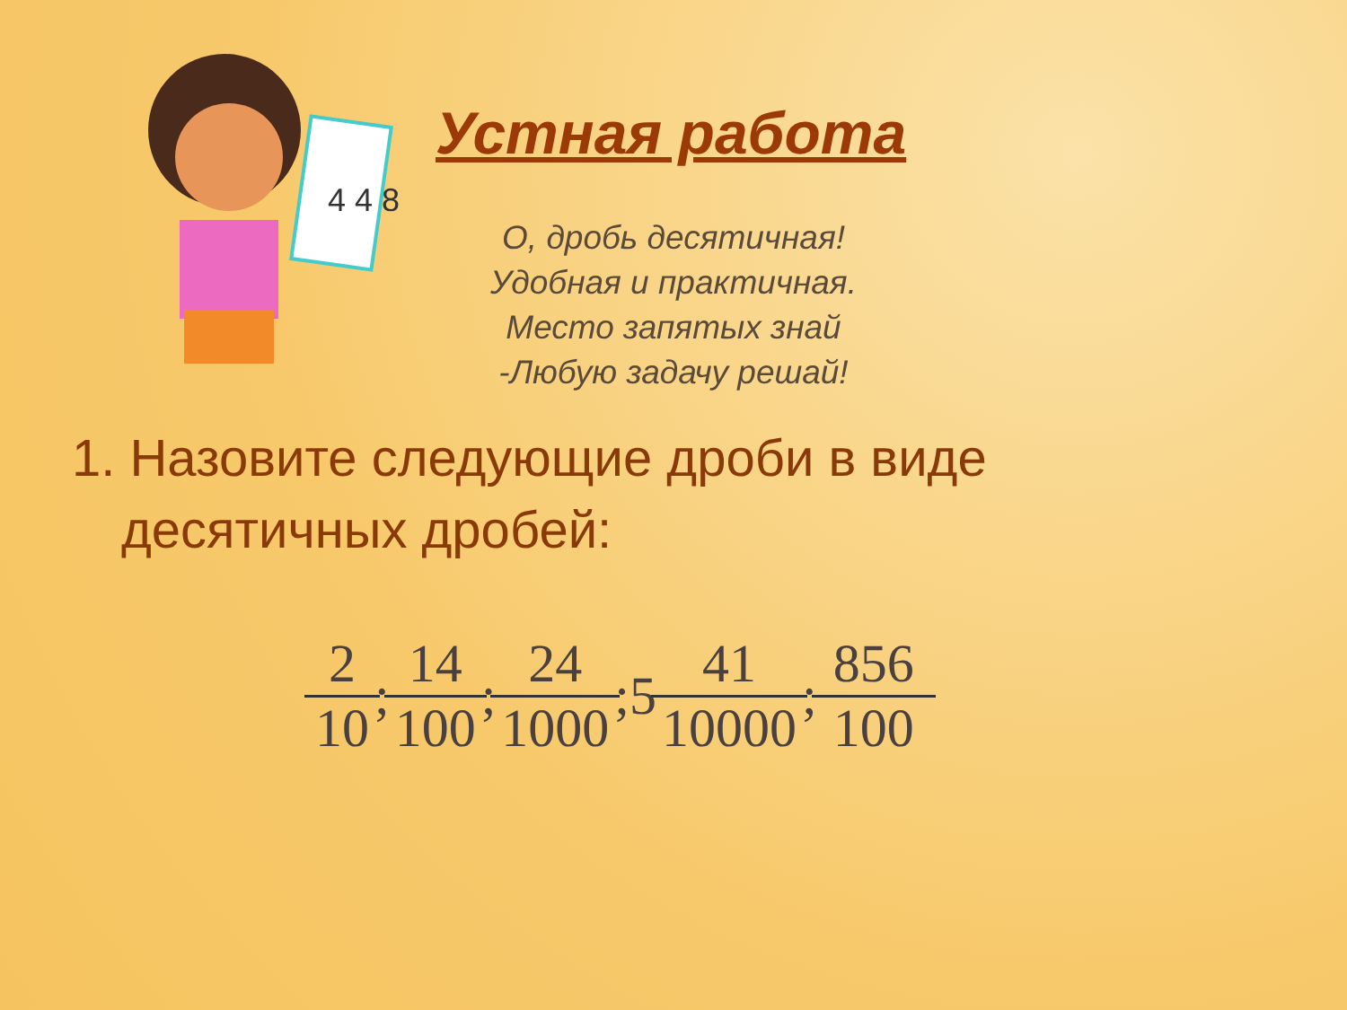4 4 8
Устная работа
О, дробь десятичная!
Удобная и практичная.
Место запятых знай
-Любую задачу решай!
1. Назовите следующие дроби в виде десятичных дробей:
2 10; 14 100; 24 1000;5 41 10000; 856 100